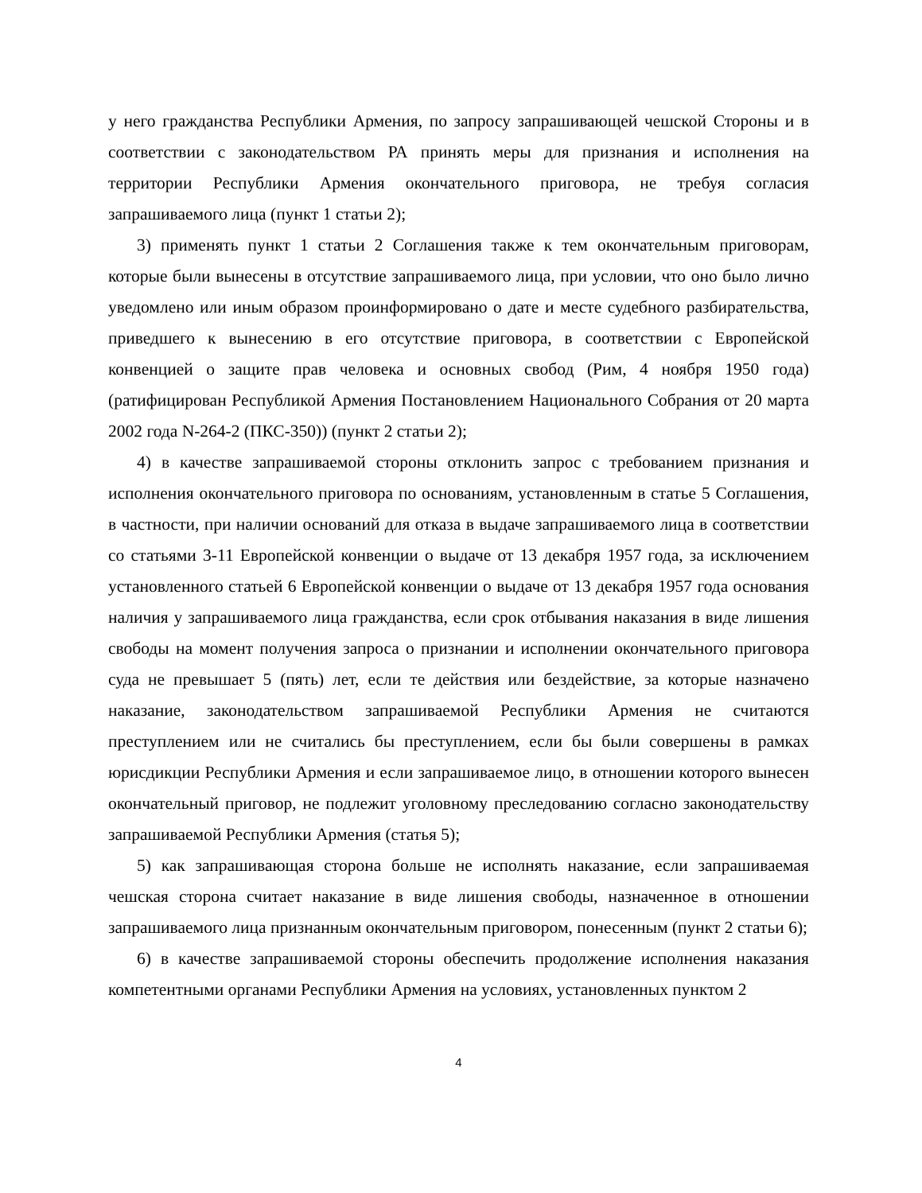у него гражданства Республики Армения, по запросу запрашивающей чешской Стороны и в соответствии с законодательством РА принять меры для признания и исполнения на территории Республики Армения окончательного приговора, не требуя согласия запрашиваемого лица (пункт 1 статьи 2);
3) применять пункт 1 статьи 2 Соглашения также к тем окончательным приговорам, которые были вынесены в отсутствие запрашиваемого лица, при условии, что оно было лично уведомлено или иным образом проинформировано о дате и месте судебного разбирательства, приведшего к вынесению в его отсутствие приговора, в соответствии с Европейской конвенцией о защите прав человека и основных свобод (Рим, 4 ноября 1950 года) (ратифицирован Республикой Армения Постановлением Национального Собрания от 20 марта 2002 года N-264-2 (ПКС-350)) (пункт 2 статьи 2);
4) в качестве запрашиваемой стороны отклонить запрос с требованием признания и исполнения окончательного приговора по основаниям, установленным в статье 5 Соглашения, в частности, при наличии оснований для отказа в выдаче запрашиваемого лица в соответствии со статьями 3-11 Европейской конвенции о выдаче от 13 декабря 1957 года, за исключением установленного статьей 6 Европейской конвенции о выдаче от 13 декабря 1957 года основания наличия у запрашиваемого лица гражданства, если срок отбывания наказания в виде лишения свободы на момент получения запроса о признании и исполнении окончательного приговора суда не превышает 5 (пять) лет, если те действия или бездействие, за которые назначено наказание, законодательством запрашиваемой Республики Армения не считаются преступлением или не считались бы преступлением, если бы были совершены в рамках юрисдикции Республики Армения и если запрашиваемое лицо, в отношении которого вынесен окончательный приговор, не подлежит уголовному преследованию согласно законодательству запрашиваемой Республики Армения (статья 5);
5) как запрашивающая сторона больше не исполнять наказание, если запрашиваемая чешская сторона считает наказание в виде лишения свободы, назначенное в отношении запрашиваемого лица признанным окончательным приговором, понесенным (пункт 2 статьи 6);
6) в качестве запрашиваемой стороны обеспечить продолжение исполнения наказания компетентными органами Республики Армения на условиях, установленных пунктом 2
4